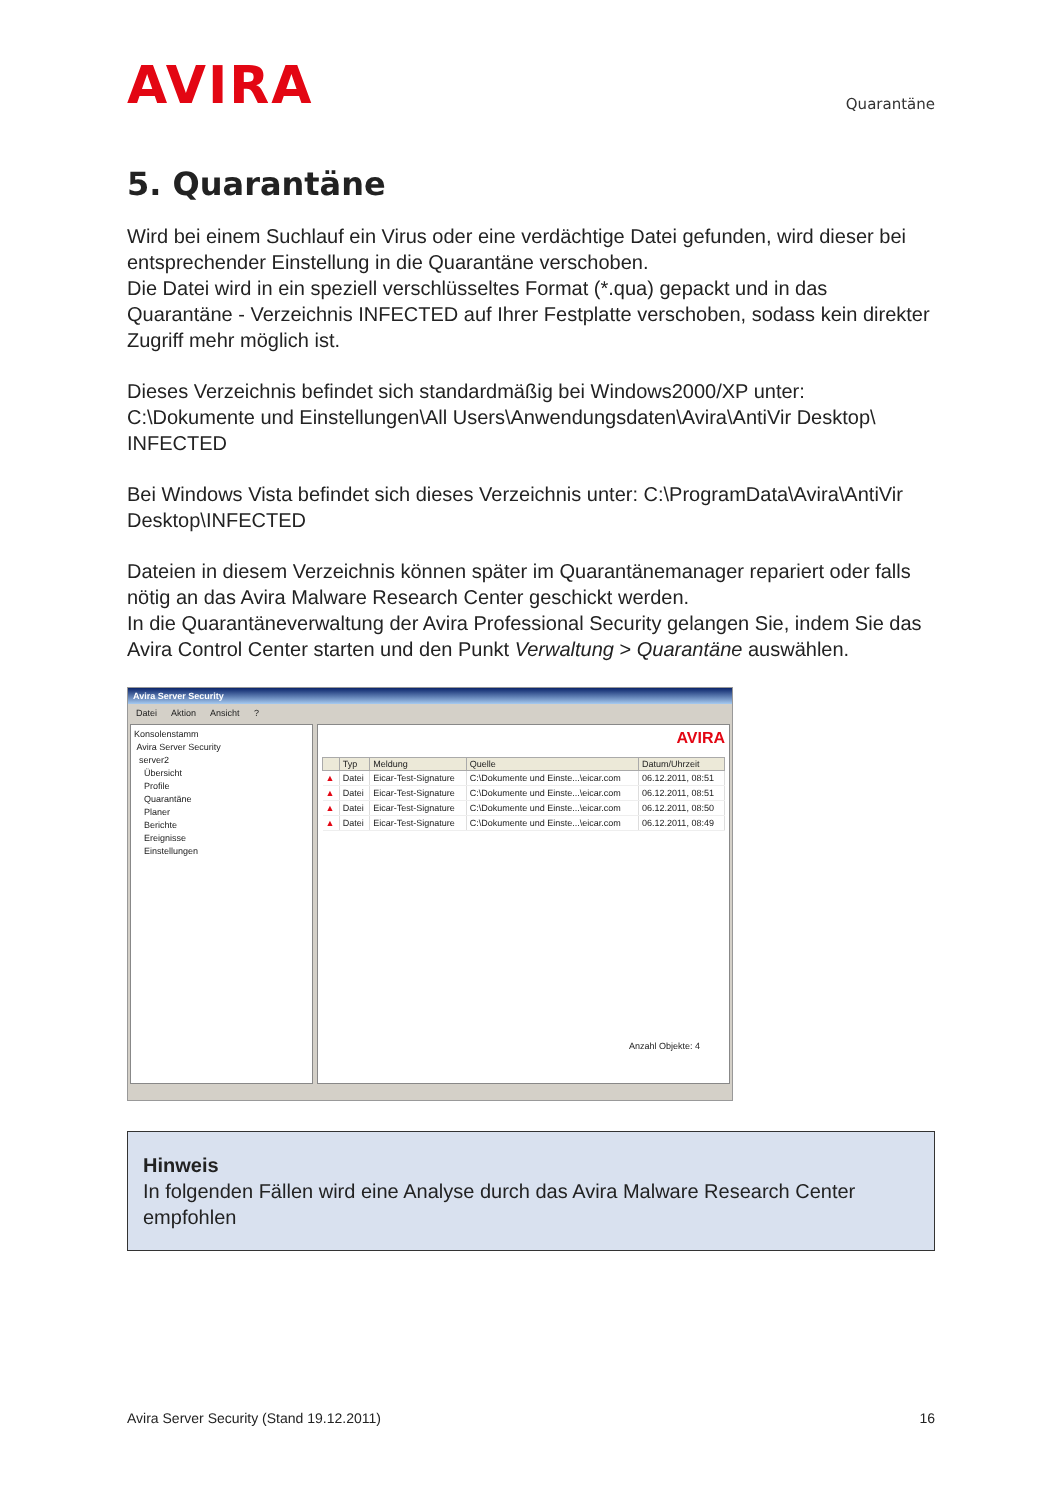AVIRA
Quarantäne
5. Quarantäne
Wird bei einem Suchlauf ein Virus oder eine verdächtige Datei gefunden, wird dieser bei entsprechender Einstellung in die Quarantäne verschoben.
Die Datei wird in ein speziell verschlüsseltes Format (*.qua) gepackt und in das Quarantäne - Verzeichnis INFECTED auf Ihrer Festplatte verschoben, sodass kein direkter Zugriff mehr möglich ist.
Dieses Verzeichnis befindet sich standardmäßig bei Windows2000/XP unter:
C:\Dokumente und Einstellungen\All Users\Anwendungsdaten\Avira\AntiVir Desktop\ INFECTED
Bei Windows Vista befindet sich dieses Verzeichnis unter: C:\ProgramData\Avira\AntiVir Desktop\INFECTED
Dateien in diesem Verzeichnis können später im Quarantänemanager repariert oder falls nötig an das Avira Malware Research Center geschickt werden.
In die Quarantäneverwaltung der Avira Professional Security gelangen Sie, indem Sie das Avira Control Center starten und den Punkt Verwaltung > Quarantäne auswählen.
Avira Server Security
Datei Aktion Ansicht ?
Konsolenstamm
Avira Server Security
server2
Übersicht
Profile
Quarantäne
Planer
Berichte
Ereignisse
Einstellungen
AVIRA
| | Typ | Meldung | Quelle | Datum/Uhrzeit |
| --- | --- | --- | --- | --- |
| ▲ | Datei | Eicar-Test-Signature | C:\Dokumente und Einste...\eicar.com | 06.12.2011, 08:51 |
| ▲ | Datei | Eicar-Test-Signature | C:\Dokumente und Einste...\eicar.com | 06.12.2011, 08:51 |
| ▲ | Datei | Eicar-Test-Signature | C:\Dokumente und Einste...\eicar.com | 06.12.2011, 08:50 |
| ▲ | Datei | Eicar-Test-Signature | C:\Dokumente und Einste...\eicar.com | 06.12.2011, 08:49 |
Anzahl Objekte: 4
Hinweis
In folgenden Fällen wird eine Analyse durch das Avira Malware Research Center empfohlen
Avira Server Security (Stand 19.12.2011) 16